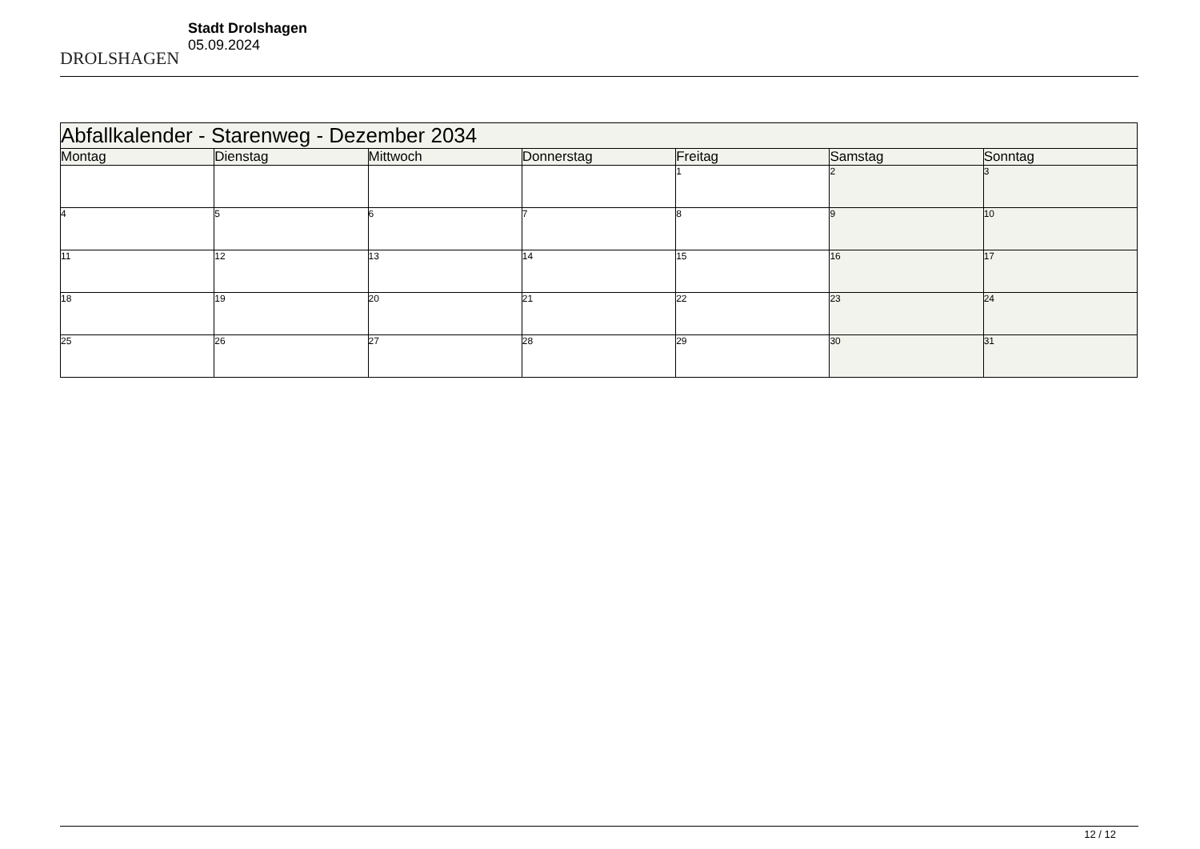DROLSHAGEN
Stadt Drolshagen
05.09.2024
| Abfallkalender - Starenweg - Dezember 2034 | | | | | | |
| --- | --- | --- | --- | --- | --- | --- |
| Montag | Dienstag | Mittwoch | Donnerstag | Freitag | Samstag | Sonntag |
| | | | | 1 | 2 | 3 |
| 4 | 5 | 6 | 7 | 8 | 9 | 10 |
| 11 | 12 | 13 | 14 | 15 | 16 | 17 |
| 18 | 19 | 20 | 21 | 22 | 23 | 24 |
| 25 | 26 | 27 | 28 | 29 | 30 | 31 |
12 / 12